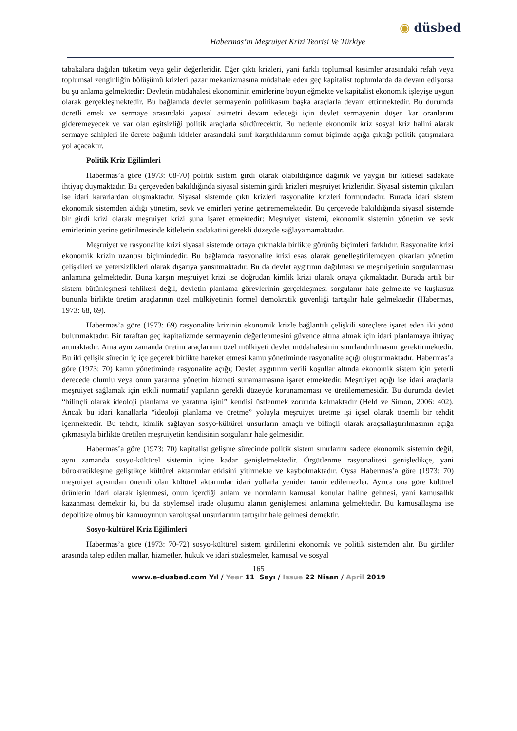◉ düsbed
Habermas’ın Meşruiyet Krizi Teorisi Ve Türkiye
tabakalara dağılan tüketim veya gelir değerleridir. Eğer çıktı krizleri, yani farklı toplumsal kesimler arasındaki refah veya toplumsal zenginliğin bölüşümü krizleri pazar mekanizmasına müdahale eden geç kapitalist toplumlarda da devam ediyorsa bu şu anlama gelmektedir: Devletin müdahalesi ekonominin emirlerine boyun eğmekte ve kapitalist ekonomik işleyişe uygun olarak gerçekleşmektedir. Bu bağlamda devlet sermayenin politikasını başka araçlarla devam ettirmektedir. Bu durumda ücretli emek ve sermaye arasındaki yapısal asimetri devam edeceği için devlet sermayenin düşen kar oranlarını gideremeyecek ve var olan eşitsizliği politik araçlarla sürdürecektir. Bu nedenle ekonomik kriz sosyal kriz halini alarak sermaye sahipleri ile ücrete bağımlı kitleler arasındaki sınıf karşıtlıklarının somut biçimde açığa çıktığı politik çatışmalara yol açacaktır.
Politik Kriz Eğilimleri
Habermas’a göre (1973: 68-70) politik sistem girdi olarak olabildiğince dağınık ve yaygın bir kitlesel sadakate ihtiyaç duymaktadır. Bu çerçeveden bakıldığında siyasal sistemin girdi krizleri meşruiyet krizleridir. Siyasal sistemin çıktıları ise idari kararlardan oluşmaktadır. Siyasal sistemde çıktı krizleri rasyonalite krizleri formundadır. Burada idari sistem ekonomik sistemden aldığı yönetim, sevk ve emirleri yerine getirememektedir. Bu çerçevede bakıldığında siyasal sistemde bir girdi krizi olarak meşruiyet krizi şuna işaret etmektedir: Meşruiyet sistemi, ekonomik sistemin yönetim ve sevk emirlerinin yerine getirilmesinde kitlelerin sadakatini gerekli düzeyde sağlayamamaktadır.
Meşruiyet ve rasyonalite krizi siyasal sistemde ortaya çıkmakla birlikte görünüş biçimleri farklıdır. Rasyonalite krizi ekonomik krizin uzantısı biçimindedir. Bu bağlamda rasyonalite krizi esas olarak genelleştirilemeyen çıkarları yönetim çelişkileri ve yetersizlikleri olarak dışarıya yansıtmaktadır. Bu da devlet aygıtının dağılması ve meşruiyetinin sorgulanması anlamına gelmektedir. Buna karşın meşruiyet krizi ise doğrudan kimlik krizi olarak ortaya çıkmaktadır. Burada artık bir sistem bütünleşmesi tehlikesi değil, devletin planlama görevlerinin gerçekleşmesi sorgulanır hale gelmekte ve kuşkusuz bununla birlikte üretim araçlarının özel mülkiyetinin formel demokratik güvenliği tartışılır hale gelmektedir (Habermas, 1973: 68, 69).
Habermas’a göre (1973: 69) rasyonalite krizinin ekonomik krizle bağlantılı çelişkili süreçlere işaret eden iki yönü bulunmaktadır. Bir taraftan geç kapitalizmde sermayenin değerlenmesini güvence altına almak için idari planlamaya ihtiyaç artmaktadır. Ama aynı zamanda üretim araçlarının özel mülkiyeti devlet müdahalesinin sınırlandırılmasını gerektirmektedir. Bu iki çelişik sürecin iç içe geçerek birlikte hareket etmesi kamu yönetiminde rasyonalite açığı oluşturmaktadır. Habermas’a göre (1973: 70) kamu yönetiminde rasyonalite açığı; Devlet aygıtının verili koşullar altında ekonomik sistem için yeterli derecede olumlu veya onun yararına yönetim hizmeti sunamamasına işaret etmektedir. Meşruiyet açığı ise idari araçlarla meşruiyet sağlamak için etkili normatif yapıların gerekli düzeyde korunamaması ve üretilememesidir. Bu durumda devlet “bilinçli olarak ideoloji planlama ve yaratma işini” kendisi üstlenmek zorunda kalmaktadır (Held ve Simon, 2006: 402). Ancak bu idari kanallarla “ideoloji planlama ve üretme” yoluyla meşruiyet üretme işi içsel olarak önemli bir tehdit içermektedir. Bu tehdit, kimlik sağlayan sosyo-kültürel unsurların amaçlı ve bilinçli olarak araçsallaştırılmasının açığa çıkmasıyla birlikte üretilen meşruiyetin kendisinin sorgulanır hale gelmesidir.
Habermas’a göre (1973: 70) kapitalist gelişme sürecinde politik sistem sınırlarını sadece ekonomik sistemin değil, aynı zamanda sosyo-kültürel sistemin içine kadar genişletmektedir. Örgütlenme rasyonalitesi genişledikçe, yani bürokratikleşme geliştikçe kültürel aktarımlar etkisini yitirmekte ve kaybolmaktadır. Oysa Habermas’a göre (1973: 70) meşruiyet açısından önemli olan kültürel aktarımlar idari yollarla yeniden tamir edilemezler. Ayrıca ona göre kültürel ürünlerin idari olarak işlenmesi, onun içerdiği anlam ve normların kamusal konular haline gelmesi, yani kamusallık kazanması demektir ki, bu da söylemsel irade oluşumu alanın genişlemesi anlamına gelmektedir. Bu kamusallaşma ise depolitize olmuş bir kamuoyunun varoluşsal unsurlarının tartışılır hale gelmesi demektir.
Sosyo-kültürel Kriz Eğilimleri
Habermas’a göre (1973: 70-72) sosyo-kültürel sistem girdilerini ekonomik ve politik sistemden alır. Bu girdiler arasında talep edilen mallar, hizmetler, hukuk ve idari sözleşmeler, kamusal ve sosyal
165
www.e-dusbed.com Yıl / Year 11 Sayı / Issue 22 Nisan / April 2019